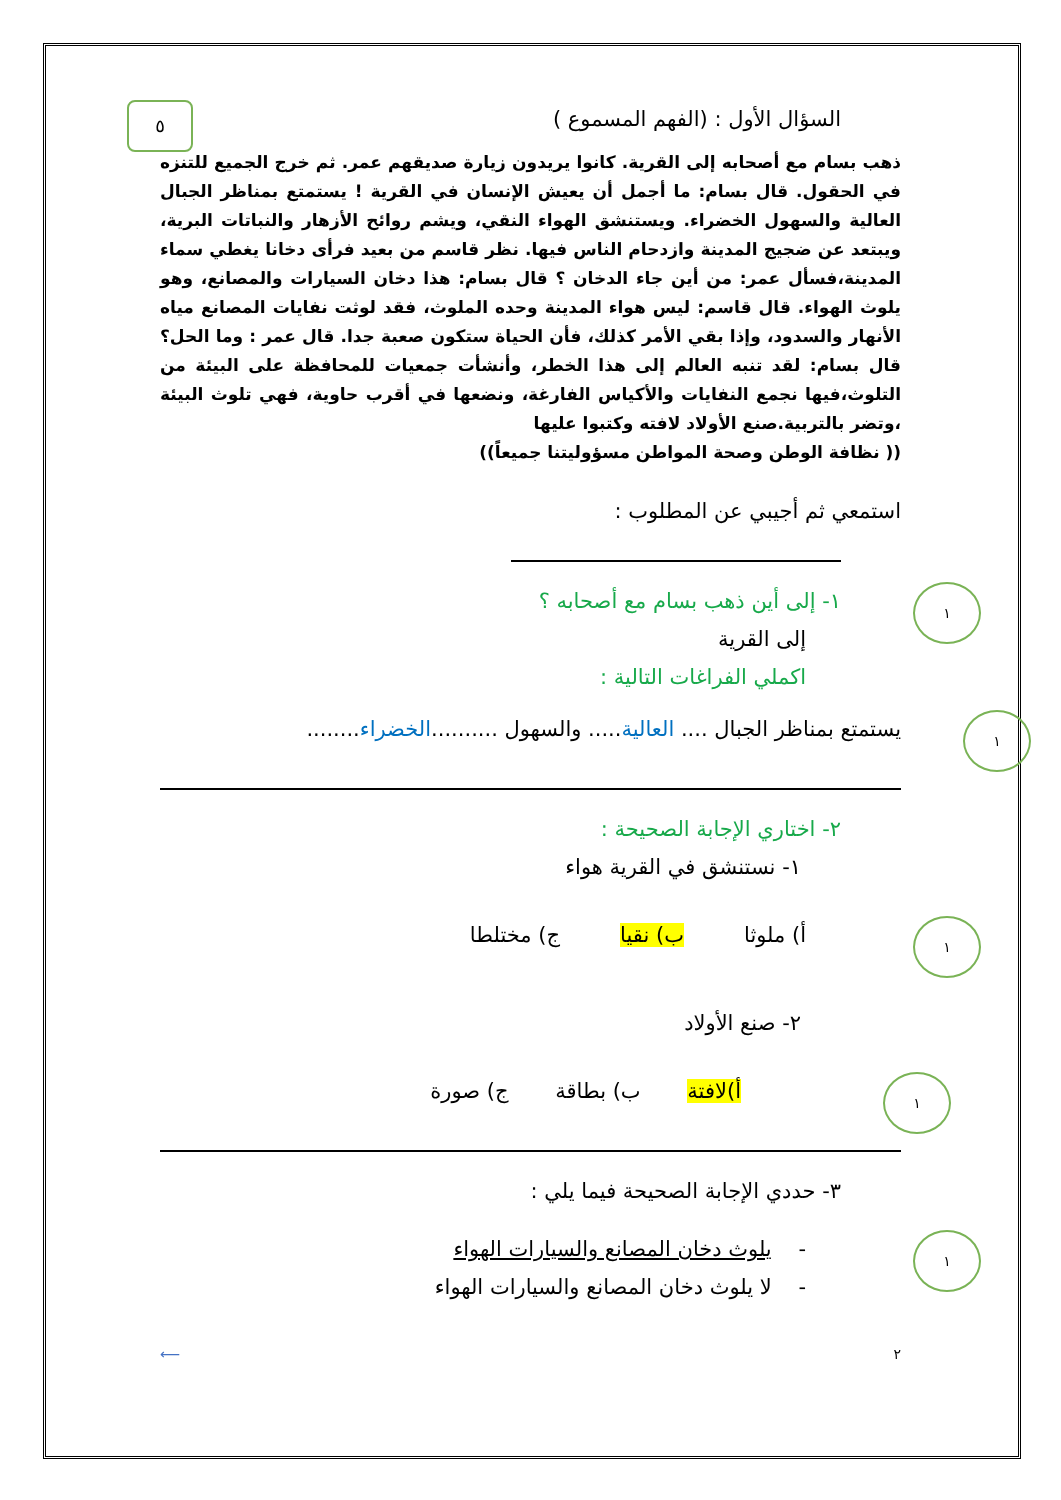٥
السؤال الأول : (الفهم المسموع )
ذهب بسام مع أصحابه إلى القرية. كانوا يريدون زيارة صديقهم عمر. ثم خرج الجميع للتنزه في الحقول. قال بسام: ما أجمل أن يعيش الإنسان في القرية ! يستمتع بمناظر الجبال العالية والسهول الخضراء. ويستنشق الهواء النقي، ويشم روائح الأزهار والنباتات البرية، ويبتعد عن ضجيج المدينة وازدحام الناس فيها. نظر قاسم من بعيد فرأى دخانا يغطي سماء المدينة،فسأل عمر: من أين جاء الدخان ؟ قال بسام: هذا دخان السيارات والمصانع، وهو يلوث الهواء. قال قاسم: ليس هواء المدينة وحده الملوث، فقد لوثت نفايات المصانع مياه الأنهار والسدود، وإذا بقي الأمر كذلك، فأن الحياة ستكون صعبة جدا. قال عمر : وما الحل؟ قال بسام: لقد تنبه العالم إلى هذا الخطر، وأنشأت جمعيات للمحافظة على البيئة من التلوث،فيها نجمع النفايات والأكياس الفارغة، ونضعها في أقرب حاوية، فهي تلوث البيئة ،وتضر بالتربية.صنع الأولاد لافته وكتبوا عليها
(( نظافة الوطن وصحة المواطن مسؤوليتنا جميعاً))
استمعي ثم أجيبي عن المطلوب :
١
١- إلى أين ذهب بسام مع أصحابه ؟
إلى القرية
اكملي الفراغات التالية :
١
يستمتع بمناظر الجبال .... العالية..... والسهول ..........الخضراء........
٢- اختاري الإجابة الصحيحة :
١- نستنشق في القرية هواء
١
أ) ملوثا ب) نقيا ج) مختلطا
٢- صنع الأولاد
١
أ)لافتة ب) بطاقة ج) صورة
٣- حددي الإجابة الصحيحة فيما يلي :
١
- يلوث دخان المصانع والسيارات الهواء
- لا يلوث دخان المصانع والسيارات الهواء
٢ ⟵